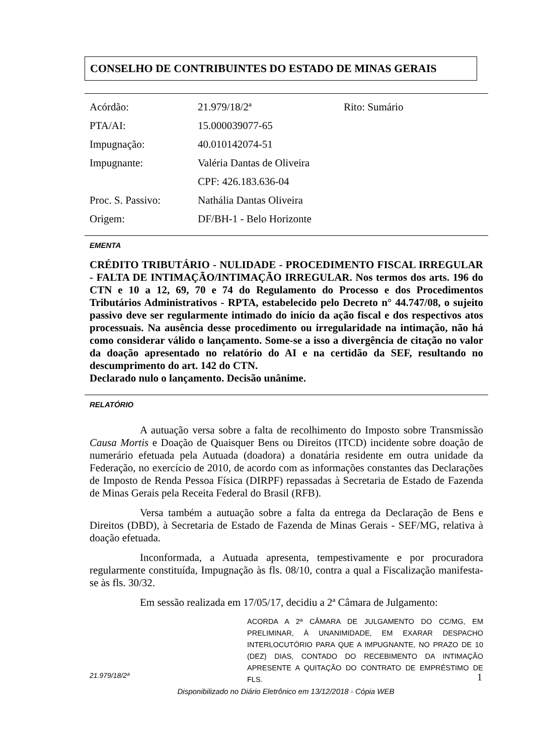CONSELHO DE CONTRIBUINTES DO ESTADO DE MINAS GERAIS
| Acórdão: | 21.979/18/2ª | Rito: Sumário |
| PTA/AI: | 15.000039077-65 | |
| Impugnação: | 40.010142074-51 | |
| Impugnante: | Valéria Dantas de Oliveira | |
| | CPF: 426.183.636-04 | |
| Proc. S. Passivo: | Nathália Dantas Oliveira | |
| Origem: | DF/BH-1 - Belo Horizonte | |
EMENTA
CRÉDITO TRIBUTÁRIO - NULIDADE - PROCEDIMENTO FISCAL IRREGULAR - FALTA DE INTIMAÇÃO/INTIMAÇÃO IRREGULAR. Nos termos dos arts. 196 do CTN e 10 a 12, 69, 70 e 74 do Regulamento do Processo e dos Procedimentos Tributários Administrativos - RPTA, estabelecido pelo Decreto n° 44.747/08, o sujeito passivo deve ser regularmente intimado do início da ação fiscal e dos respectivos atos processuais. Na ausência desse procedimento ou irregularidade na intimação, não há como considerar válido o lançamento. Some-se a isso a divergência de citação no valor da doação apresentado no relatório do AI e na certidão da SEF, resultando no descumprimento do art. 142 do CTN.
Declarado nulo o lançamento. Decisão unânime.
RELATÓRIO
A autuação versa sobre a falta de recolhimento do Imposto sobre Transmissão Causa Mortis e Doação de Quaisquer Bens ou Direitos (ITCD) incidente sobre doação de numerário efetuada pela Autuada (doadora) a donatária residente em outra unidade da Federação, no exercício de 2010, de acordo com as informações constantes das Declarações de Imposto de Renda Pessoa Física (DIRPF) repassadas à Secretaria de Estado de Fazenda de Minas Gerais pela Receita Federal do Brasil (RFB).
Versa também a autuação sobre a falta da entrega da Declaração de Bens e Direitos (DBD), à Secretaria de Estado de Fazenda de Minas Gerais - SEF/MG, relativa à doação efetuada.
Inconformada, a Autuada apresenta, tempestivamente e por procuradora regularmente constituída, Impugnação às fls. 08/10, contra a qual a Fiscalização manifesta-se às fls. 30/32.
Em sessão realizada em 17/05/17, decidiu a 2ª Câmara de Julgamento:
ACORDA A 2ª CÂMARA DE JULGAMENTO DO CC/MG, EM PRELIMINAR, À UNANIMIDADE, EM EXARAR DESPACHO INTERLOCUTÓRIO PARA QUE A IMPUGNANTE, NO PRAZO DE 10 (DEZ) DIAS, CONTADO DO RECEBIMENTO DA INTIMAÇÃO APRESENTE A QUITAÇÃO DO CONTRATO DE EMPRÉSTIMO DE FLS.
21.979/18/2ª 1
Disponibilizado no Diário Eletrônico em 13/12/2018 - Cópia WEB